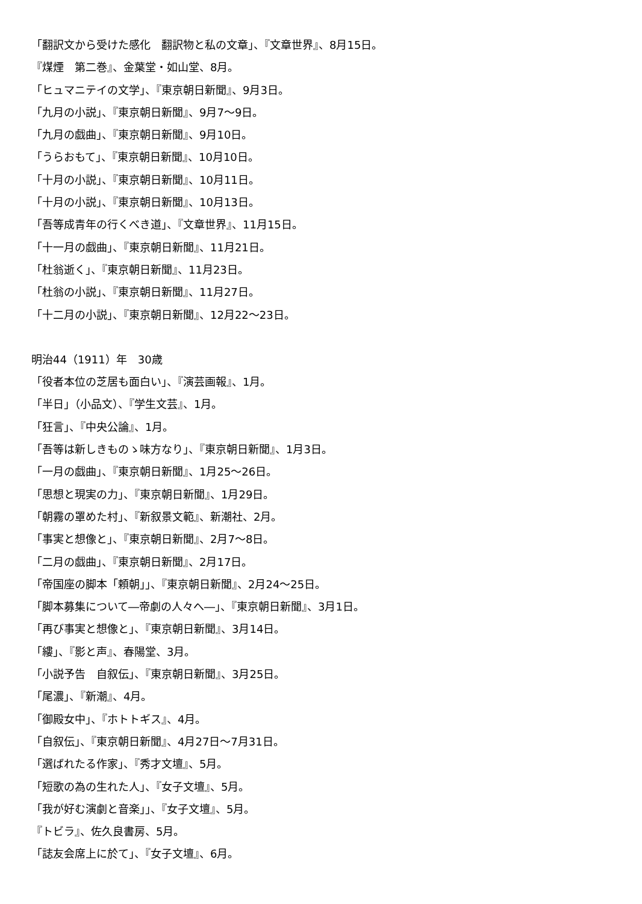「翻訳文から受けた感化　翻訳物と私の文章」、『文章世界』、8月15日。
『煤煙　第二巻』、金葉堂・如山堂、8月。
「ヒュマニテイの文学」、『東京朝日新聞』、9月3日。
「九月の小説」、『東京朝日新聞』、9月7〜9日。
「九月の戯曲」、『東京朝日新聞』、9月10日。
「うらおもて」、『東京朝日新聞』、10月10日。
「十月の小説」、『東京朝日新聞』、10月11日。
「十月の小説」、『東京朝日新聞』、10月13日。
「吾等成青年の行くべき道」、『文章世界』、11月15日。
「十一月の戯曲」、『東京朝日新聞』、11月21日。
「杜翁逝く」、『東京朝日新聞』、11月23日。
「杜翁の小説」、『東京朝日新聞』、11月27日。
「十二月の小説」、『東京朝日新聞』、12月22〜23日。
明治44（1911）年　30歳
「役者本位の芝居も面白い」、『演芸画報』、1月。
「半日」（小品文）、『学生文芸』、1月。
「狂言」、『中央公論』、1月。
「吾等は新しきものゝ味方なり」、『東京朝日新聞』、1月3日。
「一月の戯曲」、『東京朝日新聞』、1月25〜26日。
「思想と現実の力」、『東京朝日新聞』、1月29日。
「朝霧の罩めた村」、『新叙景文範』、新潮社、2月。
「事実と想像と」、『東京朝日新聞』、2月7〜8日。
「二月の戯曲」、『東京朝日新聞』、2月17日。
「帝国座の脚本「頼朝」」、『東京朝日新聞』、2月24〜25日。
「脚本募集について―帝劇の人々へ―」、『東京朝日新聞』、3月1日。
「再び事実と想像と」、『東京朝日新聞』、3月14日。
「縷」、『影と声』、春陽堂、3月。
「小説予告　自叙伝」、『東京朝日新聞』、3月25日。
「尾濃」、『新潮』、4月。
「御殿女中」、『ホトトギス』、4月。
「自叙伝」、『東京朝日新聞』、4月27日〜7月31日。
「選ばれたる作家」、『秀才文壇』、5月。
「短歌の為の生れた人」、『女子文壇』、5月。
「我が好む演劇と音楽」」、『女子文壇』、5月。
『トビラ』、佐久良書房、5月。
「誌友会席上に於て」、『女子文壇』、6月。